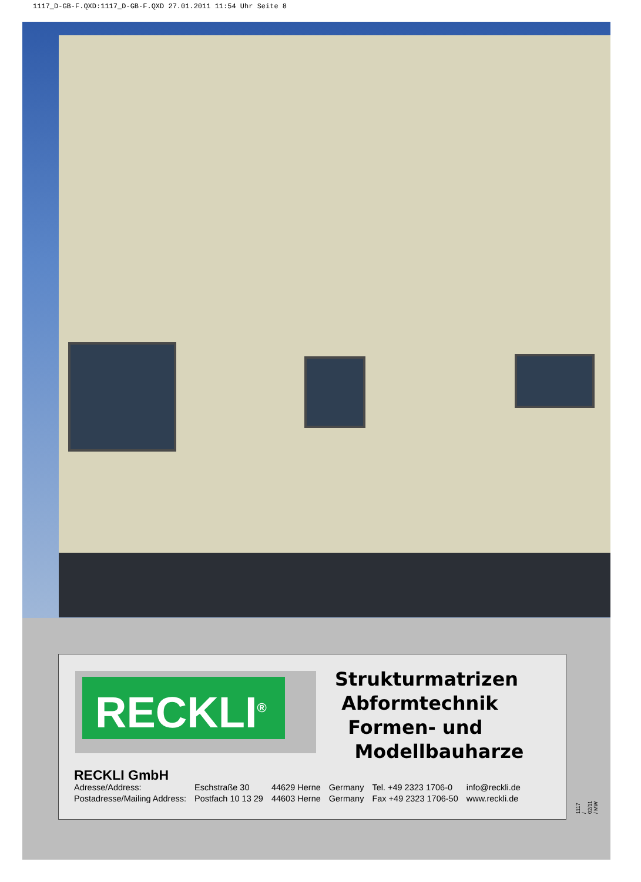1117_D-GB-F.QXD:1117_D-GB-F.QXD 27.01.2011 11:54 Uhr Seite 8
RECKLI<sup>®</sup>
Strukturmatrizen
Abformtechnik
Formen- und
Modellbauharze
RECKLI GmbH
| Adresse/Address: | Eschstraße 30 | 44629 Herne | Germany | Tel. +49 2323 1706-0 | info@reckli.de |
| Postadresse/Mailing Address: | Postfach 10 13 29 | 44603 Herne | Germany | Fax +49 2323 1706-50 | www.reckli.de |
1117 / 02/11 / MW